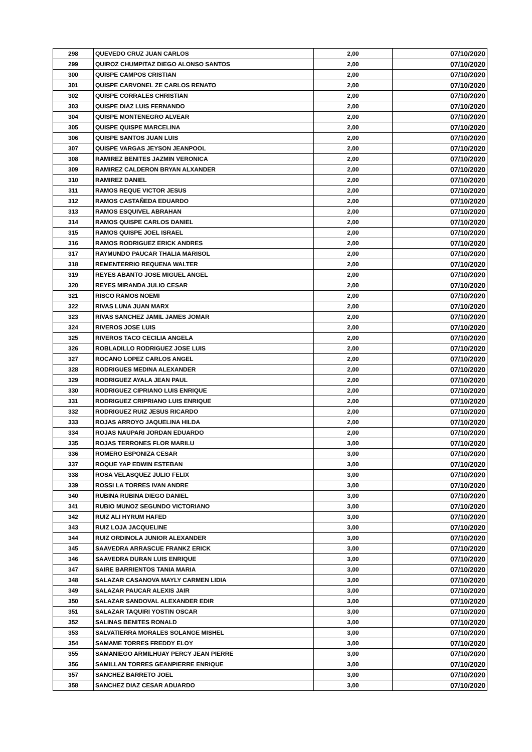| 298 | QUEVEDO CRUZ JUAN CARLOS | 2,00 | 07/10/2020 |
| 299 | QUIROZ CHUMPITAZ DIEGO ALONSO SANTOS | 2,00 | 07/10/2020 |
| 300 | QUISPE CAMPOS CRISTIAN | 2,00 | 07/10/2020 |
| 301 | QUISPE CARVONEL ZE CARLOS RENATO | 2,00 | 07/10/2020 |
| 302 | QUISPE CORRALES CHRISTIAN | 2,00 | 07/10/2020 |
| 303 | QUISPE DIAZ LUIS FERNANDO | 2,00 | 07/10/2020 |
| 304 | QUISPE MONTENEGRO ALVEAR | 2,00 | 07/10/2020 |
| 305 | QUISPE QUISPE MARCELINA | 2,00 | 07/10/2020 |
| 306 | QUISPE SANTOS JUAN LUIS | 2,00 | 07/10/2020 |
| 307 | QUISPE VARGAS JEYSON JEANPOOL | 2,00 | 07/10/2020 |
| 308 | RAMIREZ BENITES JAZMIN VERONICA | 2,00 | 07/10/2020 |
| 309 | RAMIREZ CALDERON BRYAN ALXANDER | 2,00 | 07/10/2020 |
| 310 | RAMIREZ DANIEL | 2,00 | 07/10/2020 |
| 311 | RAMOS REQUE VICTOR JESUS | 2,00 | 07/10/2020 |
| 312 | RAMOS CASTAÑEDA EDUARDO | 2,00 | 07/10/2020 |
| 313 | RAMOS ESQUIVEL ABRAHAN | 2,00 | 07/10/2020 |
| 314 | RAMOS QUISPE CARLOS DANIEL | 2,00 | 07/10/2020 |
| 315 | RAMOS QUISPE JOEL ISRAEL | 2,00 | 07/10/2020 |
| 316 | RAMOS RODRIGUEZ ERICK ANDRES | 2,00 | 07/10/2020 |
| 317 | RAYMUNDO PAUCAR THALIA MARISOL | 2,00 | 07/10/2020 |
| 318 | REMENTERRIO REQUENA WALTER | 2,00 | 07/10/2020 |
| 319 | REYES ABANTO JOSE MIGUEL ANGEL | 2,00 | 07/10/2020 |
| 320 | REYES MIRANDA JULIO CESAR | 2,00 | 07/10/2020 |
| 321 | RISCO RAMOS NOEMI | 2,00 | 07/10/2020 |
| 322 | RIVAS LUNA JUAN MARX | 2,00 | 07/10/2020 |
| 323 | RIVAS SANCHEZ JAMIL JAMES JOMAR | 2,00 | 07/10/2020 |
| 324 | RIVEROS JOSE LUIS | 2,00 | 07/10/2020 |
| 325 | RIVEROS TACO CECILIA ANGELA | 2,00 | 07/10/2020 |
| 326 | ROBLADILLO RODRIGUEZ JOSE LUIS | 2,00 | 07/10/2020 |
| 327 | ROCANO LOPEZ CARLOS ANGEL | 2,00 | 07/10/2020 |
| 328 | RODRIGUES MEDINA ALEXANDER | 2,00 | 07/10/2020 |
| 329 | RODRIGUEZ AYALA JEAN PAUL | 2,00 | 07/10/2020 |
| 330 | RODRIGUEZ CIPRIANO LUIS ENRIQUE | 2,00 | 07/10/2020 |
| 331 | RODRIGUEZ CRIPRIANO LUIS ENRIQUE | 2,00 | 07/10/2020 |
| 332 | RODRIGUEZ RUIZ JESUS RICARDO | 2,00 | 07/10/2020 |
| 333 | ROJAS ARROYO JAQUELINA HILDA | 2,00 | 07/10/2020 |
| 334 | ROJAS NAUPARI JORDAN EDUARDO | 2,00 | 07/10/2020 |
| 335 | ROJAS TERRONES FLOR MARILU | 3,00 | 07/10/2020 |
| 336 | ROMERO ESPONIZA CESAR | 3,00 | 07/10/2020 |
| 337 | ROQUE YAP EDWIN ESTEBAN | 3,00 | 07/10/2020 |
| 338 | ROSA VELASQUEZ JULIO FELIX | 3,00 | 07/10/2020 |
| 339 | ROSSI LA TORRES IVAN ANDRE | 3,00 | 07/10/2020 |
| 340 | RUBINA RUBINA DIEGO DANIEL | 3,00 | 07/10/2020 |
| 341 | RUBIO MUNOZ SEGUNDO VICTORIANO | 3,00 | 07/10/2020 |
| 342 | RUIZ ALI HYRUM HAFED | 3,00 | 07/10/2020 |
| 343 | RUIZ LOJA JACQUELINE | 3,00 | 07/10/2020 |
| 344 | RUIZ ORDINOLA JUNIOR ALEXANDER | 3,00 | 07/10/2020 |
| 345 | SAAVEDRA ARRASCUE FRANKZ ERICK | 3,00 | 07/10/2020 |
| 346 | SAAVEDRA DURAN LUIS ENRIQUE | 3,00 | 07/10/2020 |
| 347 | SAIRE BARRIENTOS TANIA MARIA | 3,00 | 07/10/2020 |
| 348 | SALAZAR CASANOVA MAYLY CARMEN LIDIA | 3,00 | 07/10/2020 |
| 349 | SALAZAR PAUCAR ALEXIS JAIR | 3,00 | 07/10/2020 |
| 350 | SALAZAR SANDOVAL ALEXANDER EDIR | 3,00 | 07/10/2020 |
| 351 | SALAZAR TAQUIRI YOSTIN OSCAR | 3,00 | 07/10/2020 |
| 352 | SALINAS BENITES RONALD | 3,00 | 07/10/2020 |
| 353 | SALVATIERRA MORALES SOLANGE MISHEL | 3,00 | 07/10/2020 |
| 354 | SAMAME TORRES FREDDY ELOY | 3,00 | 07/10/2020 |
| 355 | SAMANIEGO ARMILHUAY PERCY JEAN PIERRE | 3,00 | 07/10/2020 |
| 356 | SAMILLAN TORRES GEANPIERRE ENRIQUE | 3,00 | 07/10/2020 |
| 357 | SANCHEZ BARRETO JOEL | 3,00 | 07/10/2020 |
| 358 | SANCHEZ DIAZ CESAR ADUARDO | 3,00 | 07/10/2020 |